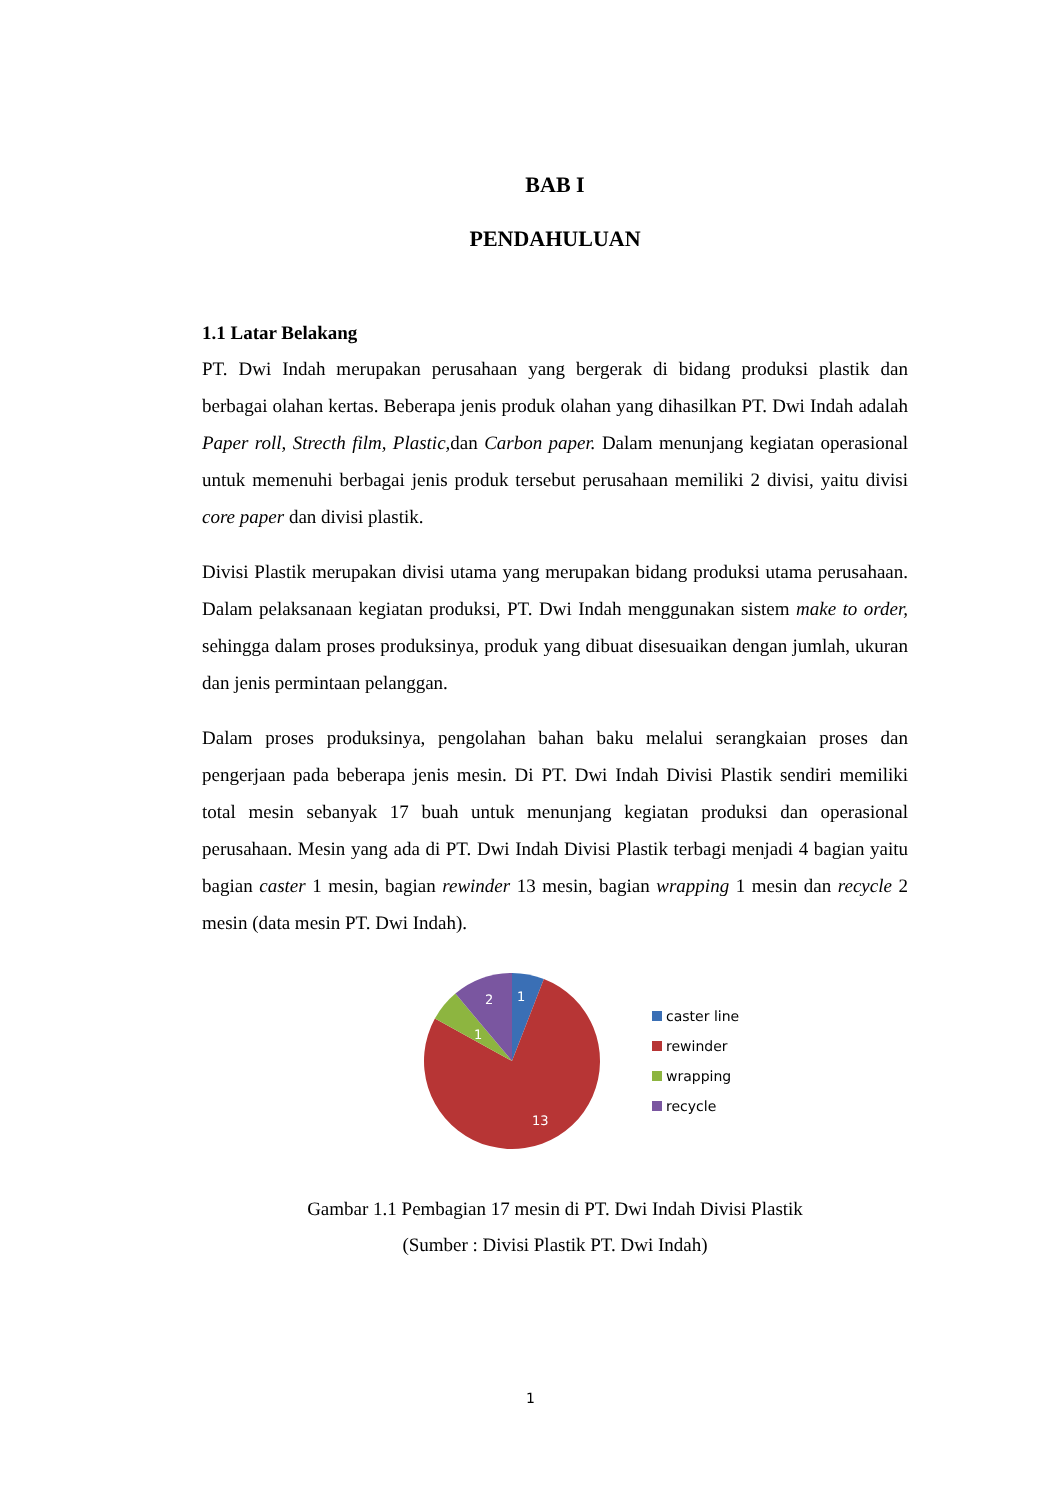BAB I
PENDAHULUAN
1.1 Latar Belakang
PT. Dwi Indah merupakan perusahaan yang bergerak di bidang produksi plastik dan berbagai olahan kertas. Beberapa jenis produk olahan yang dihasilkan PT. Dwi Indah adalah Paper roll, Strecth film, Plastic, dan Carbon paper. Dalam menunjang kegiatan operasional untuk memenuhi berbagai jenis produk tersebut perusahaan memiliki 2 divisi, yaitu divisi core paper dan divisi plastik.
Divisi Plastik merupakan divisi utama yang merupakan bidang produksi utama perusahaan. Dalam pelaksanaan kegiatan produksi, PT. Dwi Indah menggunakan sistem make to order, sehingga dalam proses produksinya, produk yang dibuat disesuaikan dengan jumlah, ukuran dan jenis permintaan pelanggan.
Dalam proses produksinya, pengolahan bahan baku melalui serangkaian proses dan pengerjaan pada beberapa jenis mesin. Di PT. Dwi Indah Divisi Plastik sendiri memiliki total mesin sebanyak 17 buah untuk menunjang kegiatan produksi dan operasional perusahaan. Mesin yang ada di PT. Dwi Indah Divisi Plastik terbagi menjadi 4 bagian yaitu bagian caster 1 mesin, bagian rewinder 13 mesin, bagian wrapping 1 mesin dan recycle 2 mesin (data mesin PT. Dwi Indah).
1
2
1
13
caster line
rewinder
wrapping
recycle
Gambar 1.1 Pembagian 17 mesin di PT. Dwi Indah Divisi Plastik
(Sumber : Divisi Plastik PT. Dwi Indah)
1